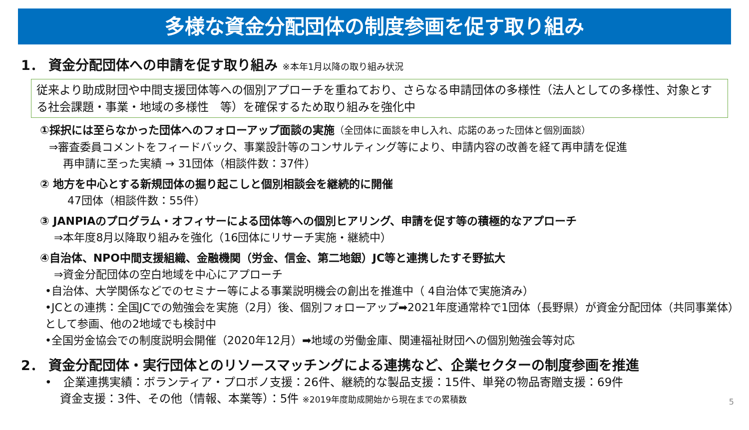多様な資金分配団体の制度参画を促す取り組み
1． 資金分配団体への申請を促す取り組み ※本年1月以降の取り組み状況
従来より助成財団や中間支援団体等への個別アプローチを重ねており、さらなる申請団体の多様性（法人としての多様性、対象とする社会課題・事業・地域の多様性　等）を確保するため取り組みを強化中
①採択には至らなかった団体へのフォローアップ面談の実施（全団体に面談を申し入れ、応諾のあった団体と個別面談）
⇒審査委員コメントをフィードバック、事業設計等のコンサルティング等により、申請内容の改善を経て再申請を促進
再申請に至った実績 → 31団体（相談件数：37件）
② 地方を中心とする新規団体の掘り起こしと個別相談会を継続的に開催
47団体（相談件数：55件）
③ JANPIAのプログラム・オフィサーによる団体等への個別ヒアリング、申請を促す等の積極的なアプローチ
⇒本年度8月以降取り組みを強化（16団体にリサーチ実施・継続中）
④自治体、NPO中間支援組織、金融機関（労金、信金、第二地銀）JC等と連携したすそ野拡大
⇒資金分配団体の空白地域を中心にアプローチ
•自治体、大学関係などでのセミナー等による事業説明機会の創出を推進中（ 4自治体で実施済み）
•JCとの連携：全国JCでの勉強会を実施（2月）後、個別フォローアップ➡2021年度通常枠で1団体（長野県）が資金分配団体（共同事業体）として参画、他の2地域でも検討中
•全国労金協会での制度説明会開催（2020年12月）➡地域の労働金庫、関連福祉財団への個別勉強会等対応
2． 資金分配団体・実行団体とのリソースマッチングによる連携など、企業セクターの制度参画を推進
•　企業連携実績：ボランティア・プロボノ支援：26件、継続的な製品支援：15件、単発の物品寄贈支援：69件
資金支援：3件、その他（情報、本業等）：5件 ※2019年度助成開始から現在までの累積数
5